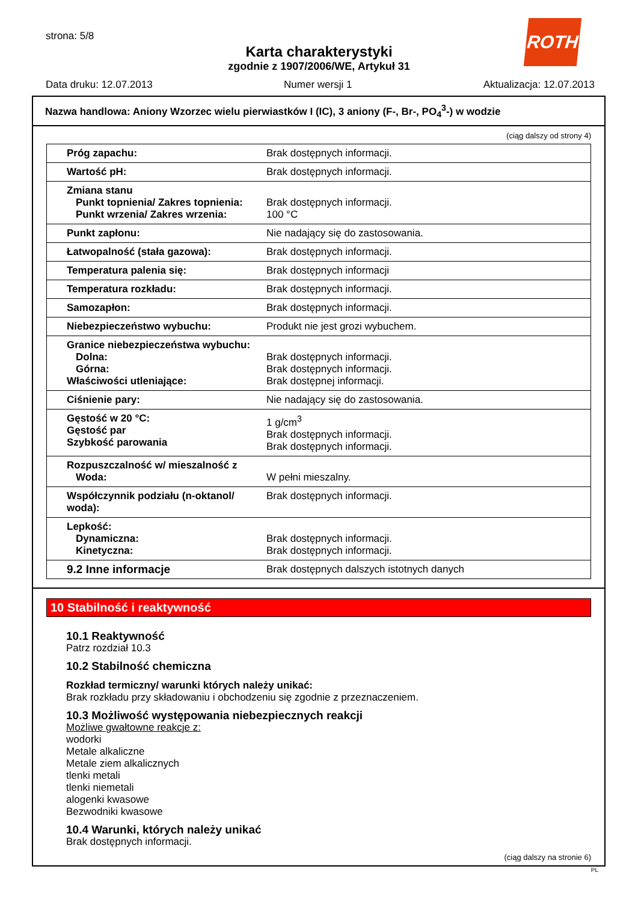ROTH
strona: 5/8
Karta charakterystyki
zgodnie z 1907/2006/WE, Artykuł 31
Data druku: 12.07.2013 Numer wersji 1 Aktualizacja: 12.07.2013
Nazwa handlowa: Aniony Wzorzec wielu pierwiastków I (IC), 3 aniony (F-, Br-, PO<sub>4</sub><sup>3</sup>-) w wodzie
(ciąg dalszy od strony 4)
| Próg zapachu: | Brak dostępnych informacji. |
| Wartość pH: | Brak dostępnych informacji. |
| Zmiana stanu Punkt topnienia/ Zakres topnienia: Punkt wrzenia/ Zakres wrzenia: | Brak dostępnych informacji. 100 °C |
| Punkt zapłonu: | Nie nadający się do zastosowania. |
| Łatwopalność (stała gazowa): | Brak dostępnych informacji. |
| Temperatura palenia się: | Brak dostępnych informacji |
| Temperatura rozkładu: | Brak dostępnych informacji. |
| Samozapłon: | Brak dostępnych informacji. |
| Niebezpieczeństwo wybuchu: | Produkt nie jest grozi wybuchem. |
| Granice niebezpieczeństwa wybuchu: Dolna: Górna: Właściwości utleniające: | Brak dostępnych informacji. Brak dostępnych informacji. Brak dostępnej informacji. |
| Ciśnienie pary: | Nie nadający się do zastosowania. |
| Gęstość w 20 °C: Gęstość par Szybkość parowania | 1 g/cm<sup>3</sup> Brak dostępnych informacji. Brak dostępnych informacji. |
| Rozpuszczalność w/ mieszalność z Woda: | W pełni mieszalny. |
| Współczynnik podziału (n-oktanol/ woda): | Brak dostępnych informacji. |
| Lepkość: Dynamiczna: Kinetyczna: | Brak dostępnych informacji. Brak dostępnych informacji. |
| 9.2 Inne informacje | Brak dostępnych dalszych istotnych danych |
10 Stabilność i reaktywność
10.1 Reaktywność
Patrz rozdział 10.3
10.2 Stabilność chemiczna
Rozkład termiczny/ warunki których należy unikać:
Brak rozkładu przy składowaniu i obchodzeniu się zgodnie z przeznaczeniem.
10.3 Możliwość występowania niebezpiecznych reakcji
Możliwe gwałtowne reakcje z:
wodorki
Metale alkaliczne
Metale ziem alkalicznych
tlenki metali
tlenki niemetali
alogenki kwasowe
Bezwodniki kwasowe
10.4 Warunki, których należy unikać
Brak dostępnych informacji.
(ciąg dalszy na stronie 6)
PL